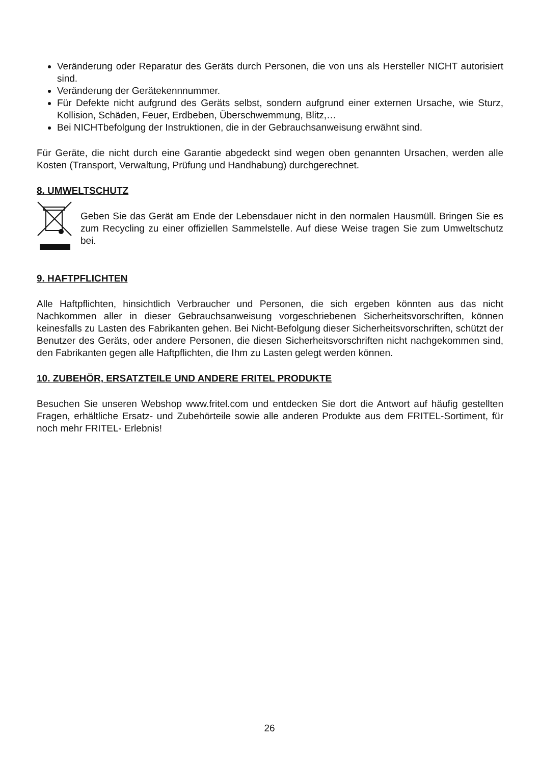Veränderung oder Reparatur des Geräts durch Personen, die von uns als Hersteller NICHT autorisiert sind.
Veränderung der Gerätekennnummer.
Für Defekte nicht aufgrund des Geräts selbst, sondern aufgrund einer externen Ursache, wie Sturz, Kollision, Schäden, Feuer, Erdbeben, Überschwemmung, Blitz,…
Bei NICHTbefolgung der Instruktionen, die in der Gebrauchsanweisung erwähnt sind.
Für Geräte, die nicht durch eine Garantie abgedeckt sind wegen oben genannten Ursachen, werden alle Kosten (Transport, Verwaltung, Prüfung und Handhabung) durchgerechnet.
8. UMWELTSCHUTZ
Geben Sie das Gerät am Ende der Lebensdauer nicht in den normalen Hausmüll. Bringen Sie es zum Recycling zu einer offiziellen Sammelstelle. Auf diese Weise tragen Sie zum Umweltschutz bei.
9. HAFTPFLICHTEN
Alle Haftpflichten, hinsichtlich Verbraucher und Personen, die sich ergeben könnten aus das nicht Nachkommen aller in dieser Gebrauchsanweisung vorgeschriebenen Sicherheitsvorschriften, können keinesfalls zu Lasten des Fabrikanten gehen. Bei Nicht-Befolgung dieser Sicherheitsvorschriften, schützt der Benutzer des Geräts, oder andere Personen, die diesen Sicherheitsvorschriften nicht nachgekommen sind, den Fabrikanten gegen alle Haftpflichten, die Ihm zu Lasten gelegt werden können.
10. ZUBEHÖR, ERSATZTEILE UND ANDERE FRITEL PRODUKTE
Besuchen Sie unseren Webshop www.fritel.com und entdecken Sie dort die Antwort auf häufig gestellten Fragen, erhältliche Ersatz- und Zubehörteile sowie alle anderen Produkte aus dem FRITEL-Sortiment, für noch mehr FRITEL- Erlebnis!
26